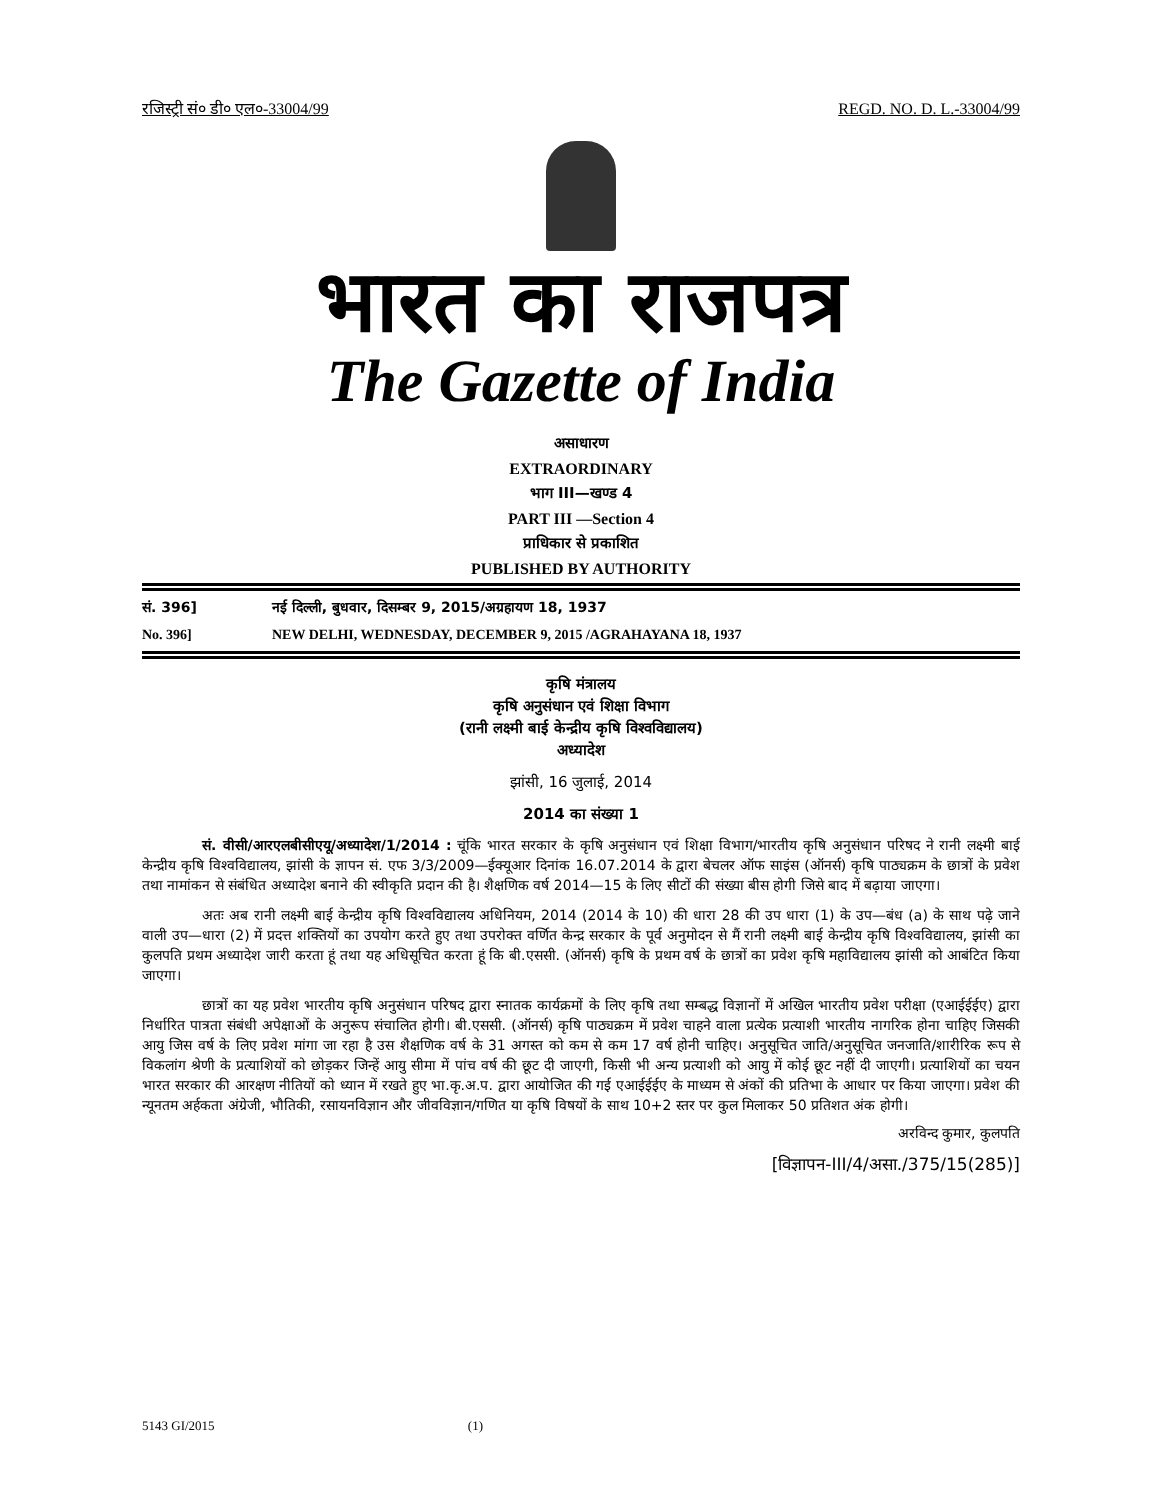रजिस्ट्री सं० डी० एल०-33004/99 REGD. NO. D. L.-33004/99
भारत का राजपत्र
The Gazette of India
असाधारण
EXTRAORDINARY
भाग III—खण्ड 4
PART III —Section 4
प्राधिकार से प्रकाशित
PUBLISHED BY AUTHORITY
सं. 396] नई दिल्ली, बुधवार, दिसम्बर 9, 2015/अग्रहायण 18, 1937
No. 396] NEW DELHI, WEDNESDAY, DECEMBER 9, 2015 /AGRAHAYANA 18, 1937
कृषि मंत्रालय
कृषि अनुसंधान एवं शिक्षा विभाग
(रानी लक्ष्मी बाई केन्द्रीय कृषि विश्‍वविद्यालय)
अध्यादेश
झांसी, 16 जुलाई, 2014
2014 का संख्या 1
सं. वीसी/आरएलबीसीएयू/अध्यादेश/1/2014 : चूंकि भारत सरकार के कृषि अनुसंधान एवं शिक्षा विभाग/भारतीय कृषि अनुसंधान परिषद ने रानी लक्ष्मी बाई केन्द्रीय कृषि विश्‍वविद्यालय, झांसी के ज्ञापन सं. एफ 3/3/2009—ईक्यूआर दिनांक 16.07.2014 के द्वारा बेचलर ऑफ साइंस (ऑनर्स) कृषि पाठ्यक्रम के छात्रों के प्रवेश तथा नामांकन से संबंधित अध्यादेश बनाने की स्वीकृति प्रदान की है। शैक्षणिक वर्ष 2014—15 के लिए सीटों की संख्या बीस होगी जिसे बाद में बढ़ाया जाएगा।
अतः अब रानी लक्ष्मी बाई केन्द्रीय कृषि विश्‍वविद्यालय अधिनियम, 2014 (2014 के 10) की धारा 28 की उप धारा (1) के उप—बंध (a) के साथ पढ़े जाने वाली उप—धारा (2) में प्रदत्त शक्तियों का उपयोग करते हुए तथा उपरोक्त वर्णित केन्द्र सरकार के पूर्व अनुमोदन से मैं रानी लक्ष्मी बाई केन्द्रीय कृषि विश्‍वविद्यालय, झांसी का कुलपति प्रथम अध्यादेश जारी करता हूं तथा यह अधिसूचित करता हूं कि बी.एससी. (ऑनर्स) कृषि के प्रथम वर्ष के छात्रों का प्रवेश कृषि महाविद्यालय झांसी को आबंटित किया जाएगा।
छात्रों का यह प्रवेश भारतीय कृषि अनुसंधान परिषद द्वारा स्नातक कार्यक्रमों के लिए कृषि तथा सम्बद्ध विज्ञानों में अखिल भारतीय प्रवेश परीक्षा (एआईईईए) द्वारा निर्धारित पात्रता संबंधी अपेक्षाओं के अनुरूप संचालित होगी। बी.एससी. (ऑनर्स) कृषि पाठ्यक्रम में प्रवेश चाहने वाला प्रत्येक प्रत्याशी भारतीय नागरिक होना चाहिए जिसकी आयु जिस वर्ष के लिए प्रवेश मांगा जा रहा है उस शैक्षणिक वर्ष के 31 अगस्त को कम से कम 17 वर्ष होनी चाहिए। अनुसूचित जाति/अनुसूचित जनजाति/शारीरिक रूप से विकलांग श्रेणी के प्रत्याशियों को छोड़कर जिन्हें आयु सीमा में पांच वर्ष की छूट दी जाएगी, किसी भी अन्य प्रत्याशी को आयु में कोई छूट नहीं दी जाएगी। प्रत्याशियों का चयन भारत सरकार की आरक्षण नीतियों को ध्यान में रखते हुए भा.कृ.अ.प. द्वारा आयोजित की गई एआईईईए के माध्यम से अंकों की प्रतिभा के आधार पर किया जाएगा। प्रवेश की न्यूनतम अर्हकता अंग्रेजी, भौतिकी, रसायनविज्ञान और जीवविज्ञान/गणित या कृषि विषयों के साथ 10+2 स्तर पर कुल मिलाकर 50 प्रतिशत अंक होगी।
अरविन्द कुमार, कुलपति
[विज्ञापन-III/4/असा./375/15(285)]
5143 GI/2015 (1)